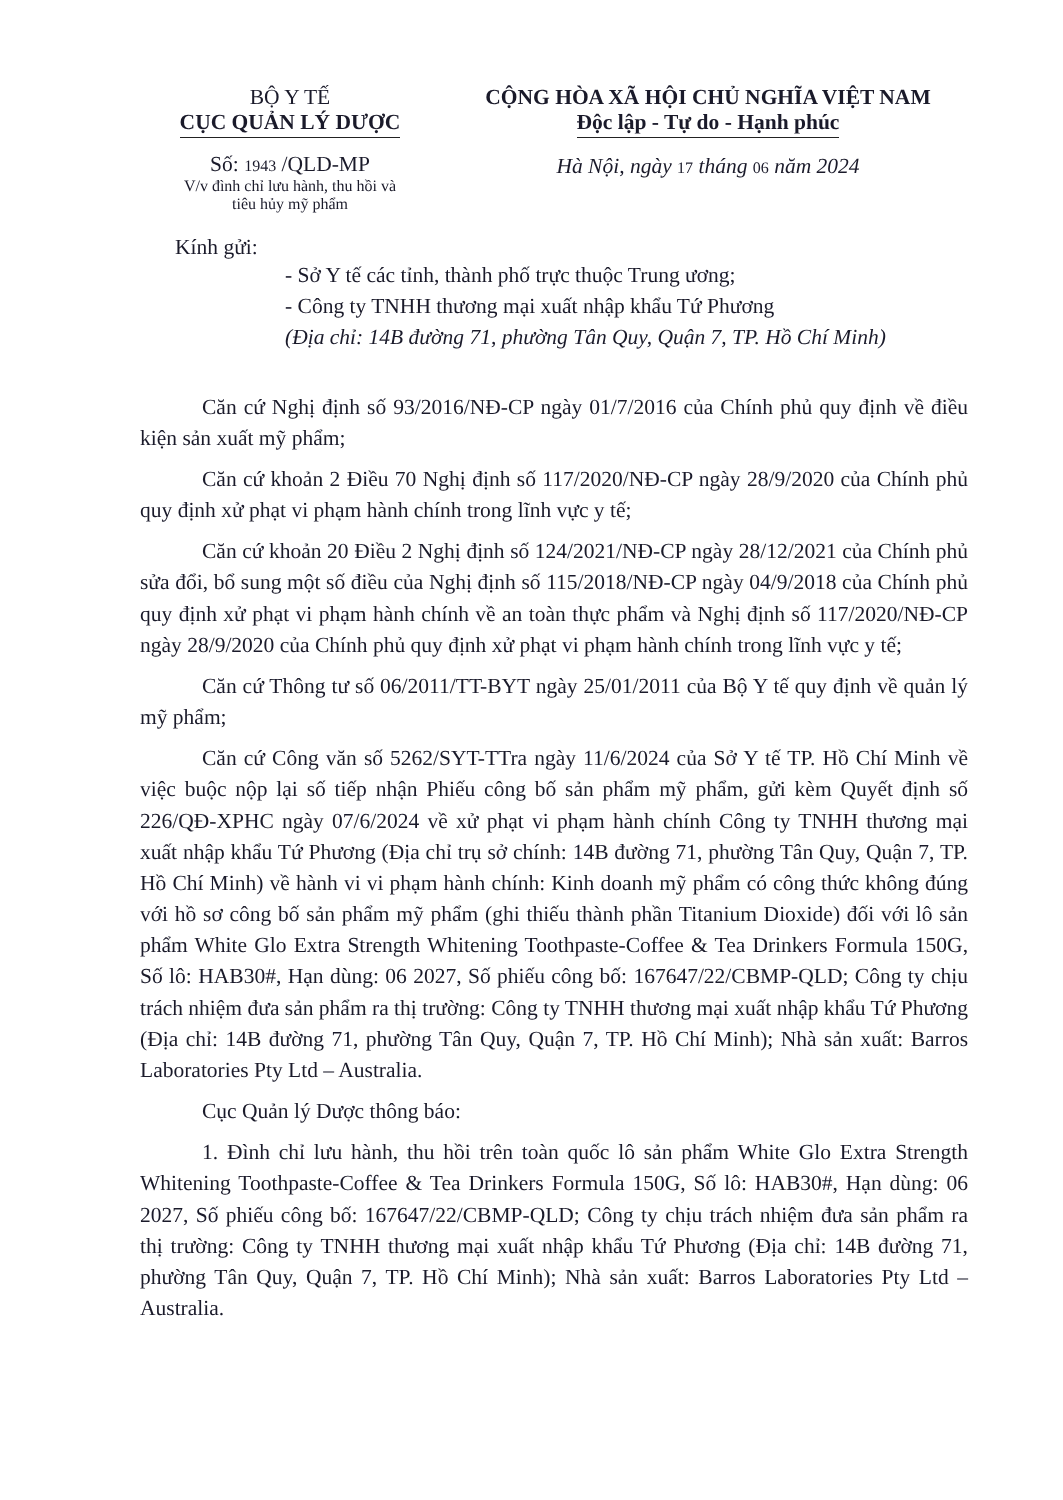BỘ Y TẾ
CỤC QUẢN LÝ DƯỢC
Số: 1943 /QLD-MP
V/v đình chỉ lưu hành, thu hồi và
tiêu hủy mỹ phẩm
CỘNG HÒA XÃ HỘI CHỦ NGHĨA VIỆT NAM
Độc lập - Tự do - Hạnh phúc
Hà Nội, ngày 17 tháng 06 năm 2024
Kính gửi:
- Sở Y tế các tỉnh, thành phố trực thuộc Trung ương;
- Công ty TNHH thương mại xuất nhập khẩu Tứ Phương
(Địa chỉ: 14B đường 71, phường Tân Quy, Quận 7, TP. Hồ Chí Minh)
Căn cứ Nghị định số 93/2016/NĐ-CP ngày 01/7/2016 của Chính phủ quy định về điều kiện sản xuất mỹ phẩm;
Căn cứ khoản 2 Điều 70 Nghị định số 117/2020/NĐ-CP ngày 28/9/2020 của Chính phủ quy định xử phạt vi phạm hành chính trong lĩnh vực y tế;
Căn cứ khoản 20 Điều 2 Nghị định số 124/2021/NĐ-CP ngày 28/12/2021 của Chính phủ sửa đổi, bổ sung một số điều của Nghị định số 115/2018/NĐ-CP ngày 04/9/2018 của Chính phủ quy định xử phạt vi phạm hành chính về an toàn thực phẩm và Nghị định số 117/2020/NĐ-CP ngày 28/9/2020 của Chính phủ quy định xử phạt vi phạm hành chính trong lĩnh vực y tế;
Căn cứ Thông tư số 06/2011/TT-BYT ngày 25/01/2011 của Bộ Y tế quy định về quản lý mỹ phẩm;
Căn cứ Công văn số 5262/SYT-TTra ngày 11/6/2024 của Sở Y tế TP. Hồ Chí Minh về việc buộc nộp lại số tiếp nhận Phiếu công bố sản phẩm mỹ phẩm, gửi kèm Quyết định số 226/QĐ-XPHC ngày 07/6/2024 về xử phạt vi phạm hành chính Công ty TNHH thương mại xuất nhập khẩu Tứ Phương (Địa chỉ trụ sở chính: 14B đường 71, phường Tân Quy, Quận 7, TP. Hồ Chí Minh) về hành vi vi phạm hành chính: Kinh doanh mỹ phẩm có công thức không đúng với hồ sơ công bố sản phẩm mỹ phẩm (ghi thiếu thành phần Titanium Dioxide) đối với lô sản phẩm White Glo Extra Strength Whitening Toothpaste-Coffee & Tea Drinkers Formula 150G, Số lô: HAB30#, Hạn dùng: 06 2027, Số phiếu công bố: 167647/22/CBMP-QLD; Công ty chịu trách nhiệm đưa sản phẩm ra thị trường: Công ty TNHH thương mại xuất nhập khẩu Tứ Phương (Địa chỉ: 14B đường 71, phường Tân Quy, Quận 7, TP. Hồ Chí Minh); Nhà sản xuất: Barros Laboratories Pty Ltd – Australia.
Cục Quản lý Dược thông báo:
1. Đình chỉ lưu hành, thu hồi trên toàn quốc lô sản phẩm White Glo Extra Strength Whitening Toothpaste-Coffee & Tea Drinkers Formula 150G, Số lô: HAB30#, Hạn dùng: 06 2027, Số phiếu công bố: 167647/22/CBMP-QLD; Công ty chịu trách nhiệm đưa sản phẩm ra thị trường: Công ty TNHH thương mại xuất nhập khẩu Tứ Phương (Địa chỉ: 14B đường 71, phường Tân Quy, Quận 7, TP. Hồ Chí Minh); Nhà sản xuất: Barros Laboratories Pty Ltd – Australia.